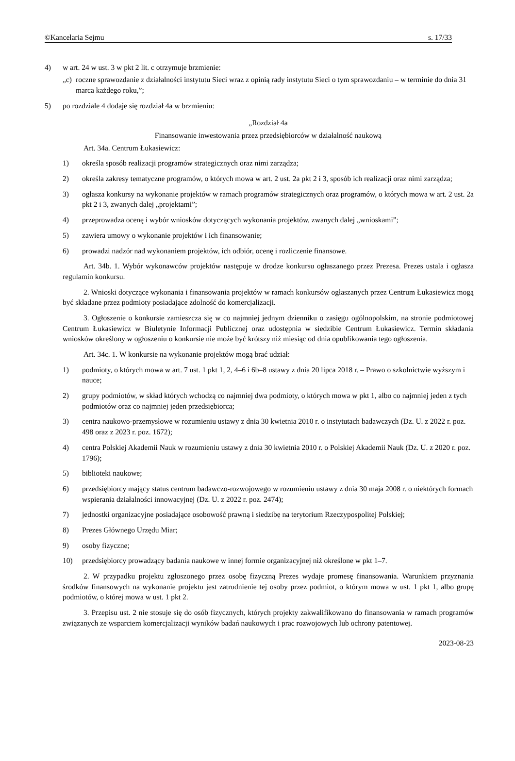©Kancelaria Sejmu s. 17/33
4) w art. 24 w ust. 3 w pkt 2 lit. c otrzymuje brzmienie:
„c) roczne sprawozdanie z działalności instytutu Sieci wraz z opinią rady instytutu Sieci o tym sprawozdaniu – w terminie do dnia 31 marca każdego roku,”;
5) po rozdziale 4 dodaje się rozdział 4a w brzmieniu:
„Rozdział 4a
Finansowanie inwestowania przez przedsiębiorców w działalność naukową
Art. 34a. Centrum Łukasiewicz:
1) określa sposób realizacji programów strategicznych oraz nimi zarządza;
2) określa zakresy tematyczne programów, o których mowa w art. 2 ust. 2a pkt 2 i 3, sposób ich realizacji oraz nimi zarządza;
3) ogłasza konkursy na wykonanie projektów w ramach programów strategicznych oraz programów, o których mowa w art. 2 ust. 2a pkt 2 i 3, zwanych dalej „projektami”;
4) przeprowadza ocenę i wybór wniosków dotyczących wykonania projektów, zwanych dalej „wnioskami”;
5) zawiera umowy o wykonanie projektów i ich finansowanie;
6) prowadzi nadzór nad wykonaniem projektów, ich odbiór, ocenę i rozliczenie finansowe.
Art. 34b. 1. Wybór wykonawców projektów następuje w drodze konkursu ogłaszanego przez Prezesa. Prezes ustala i ogłasza regulamin konkursu.
2. Wnioski dotyczące wykonania i finansowania projektów w ramach konkursów ogłaszanych przez Centrum Łukasiewicz mogą być składane przez podmioty posiadające zdolność do komercjalizacji.
3. Ogłoszenie o konkursie zamieszcza się w co najmniej jednym dzienniku o zasięgu ogólnopolskim, na stronie podmiotowej Centrum Łukasiewicz w Biuletynie Informacji Publicznej oraz udostępnia w siedzibie Centrum Łukasiewicz. Termin składania wniosków określony w ogłoszeniu o konkursie nie może być krótszy niż miesiąc od dnia opublikowania tego ogłoszenia.
Art. 34c. 1. W konkursie na wykonanie projektów mogą brać udział:
1) podmioty, o których mowa w art. 7 ust. 1 pkt 1, 2, 4–6 i 6b–8 ustawy z dnia 20 lipca 2018 r. – Prawo o szkolnictwie wyższym i nauce;
2) grupy podmiotów, w skład których wchodzą co najmniej dwa podmioty, o których mowa w pkt 1, albo co najmniej jeden z tych podmiotów oraz co najmniej jeden przedsiębiorca;
3) centra naukowo-przemysłowe w rozumieniu ustawy z dnia 30 kwietnia 2010 r. o instytutach badawczych (Dz. U. z 2022 r. poz. 498 oraz z 2023 r. poz. 1672);
4) centra Polskiej Akademii Nauk w rozumieniu ustawy z dnia 30 kwietnia 2010 r. o Polskiej Akademii Nauk (Dz. U. z 2020 r. poz. 1796);
5) biblioteki naukowe;
6) przedsiębiorcy mający status centrum badawczo-rozwojowego w rozumieniu ustawy z dnia 30 maja 2008 r. o niektórych formach wspierania działalności innowacyjnej (Dz. U. z 2022 r. poz. 2474);
7) jednostki organizacyjne posiadające osobowość prawną i siedzibę na terytorium Rzeczypospolitej Polskiej;
8) Prezes Głównego Urzędu Miar;
9) osoby fizyczne;
10) przedsiębiorcy prowadzący badania naukowe w innej formie organizacyjnej niż określone w pkt 1–7.
2. W przypadku projektu zgłoszonego przez osobę fizyczną Prezes wydaje promesę finansowania. Warunkiem przyznania środków finansowych na wykonanie projektu jest zatrudnienie tej osoby przez podmiot, o którym mowa w ust. 1 pkt 1, albo grupę podmiotów, o której mowa w ust. 1 pkt 2.
3. Przepisu ust. 2 nie stosuje się do osób fizycznych, których projekty zakwalifikowano do finansowania w ramach programów związanych ze wsparciem komercjalizacji wyników badań naukowych i prac rozwojowych lub ochrony patentowej.
2023-08-23